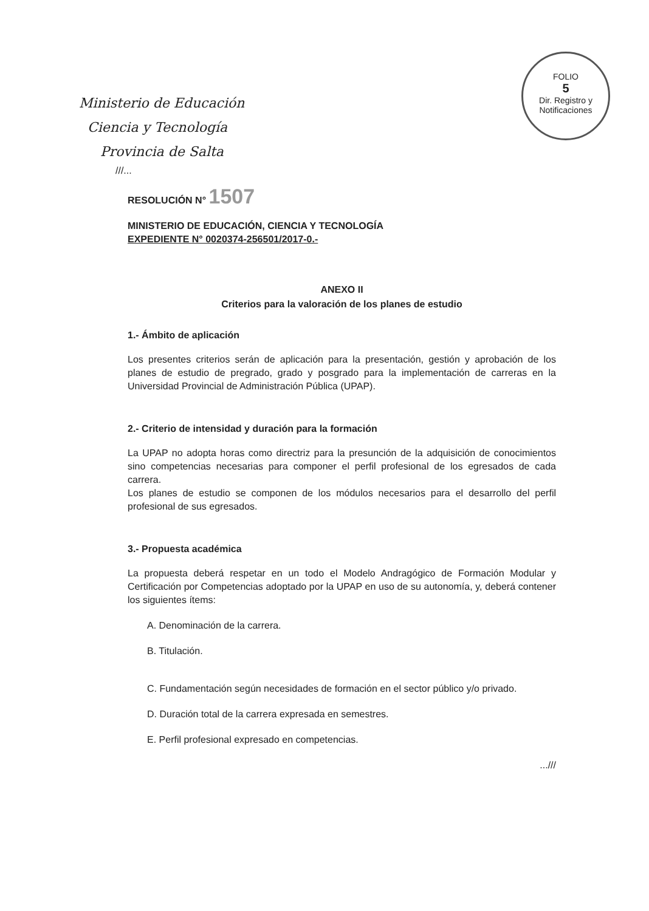FOLIO
5
Dir. Registro y Notificaciones
Ministerio de Educación
Ciencia y Tecnología
Provincia de Salta
///...
RESOLUCIÓN N° 1507
MINISTERIO DE EDUCACIÓN, CIENCIA Y TECNOLOGÍA
EXPEDIENTE N° 0020374-256501/2017-0.-
ANEXO II
Criterios para la valoración de los planes de estudio
1.- Ámbito de aplicación
Los presentes criterios serán de aplicación para la presentación, gestión y aprobación de los planes de estudio de pregrado, grado y posgrado para la implementación de carreras en la Universidad Provincial de Administración Pública (UPAP).
2.- Criterio de intensidad y duración para la formación
La UPAP no adopta horas como directriz para la presunción de la adquisición de conocimientos sino competencias necesarias para componer el perfil profesional de los egresados de cada carrera.
Los planes de estudio se componen de los módulos necesarios para el desarrollo del perfil profesional de sus egresados.
3.- Propuesta académica
La propuesta deberá respetar en un todo el Modelo Andragógico de Formación Modular y Certificación por Competencias adoptado por la UPAP en uso de su autonomía, y, deberá contener los siguientes ítems:
A. Denominación de la carrera.
B. Titulación.
C. Fundamentación según necesidades de formación en el sector público y/o privado.
D. Duración total de la carrera expresada en semestres.
E. Perfil profesional expresado en competencias.
...///